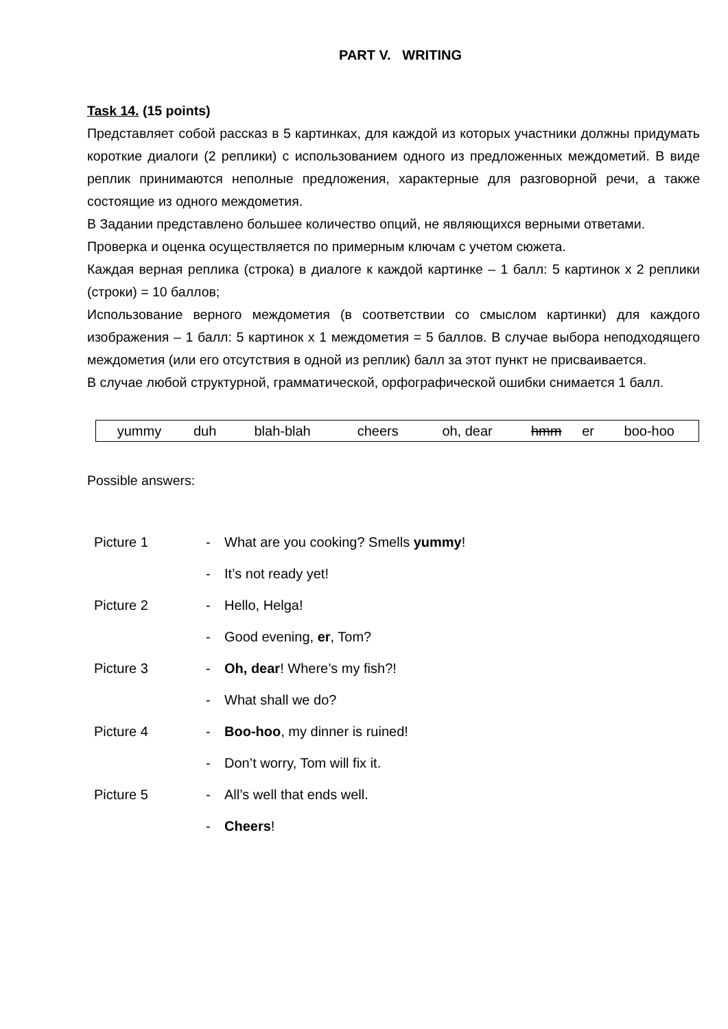PART V. WRITING
Task 14. (15 points)
Представляет собой рассказ в 5 картинках, для каждой из которых участники должны придумать короткие диалоги (2 реплики) с использованием одного из предложенных междометий. В виде реплик принимаются неполные предложения, характерные для разговорной речи, а также состоящие из одного междометия.
В Задании представлено большее количество опций, не являющихся верными ответами.
Проверка и оценка осуществляется по примерным ключам с учетом сюжета.
Каждая верная реплика (строка) в диалоге к каждой картинке – 1 балл: 5 картинок х 2 реплики (строки) = 10 баллов;
Использование верного междометия (в соответствии со смыслом картинки) для каждого изображения – 1 балл: 5 картинок х 1 междометия = 5 баллов. В случае выбора неподходящего междометия (или его отсутствия в одной из реплик) балл за этот пункт не присваивается.
В случае любой структурной, грамматической, орфографической ошибки снимается 1 балл.
| yummy | duh | blah-blah | cheers | oh, dear | hmm | er | boo-hoo |
Possible answers:
| Picture 1 | - | What are you cooking? Smells yummy ! |
| | - | It’s not ready yet! |
| Picture 2 | - | Hello, Helga! |
| | - | Good evening, er , Tom? |
| Picture 3 | - | Oh, dear ! Where’s my fish?! |
| | - | What shall we do? |
| Picture 4 | - | Boo-hoo , my dinner is ruined! |
| | - | Don’t worry, Tom will fix it. |
| Picture 5 | - | All’s well that ends well. |
| | - | Cheers ! |